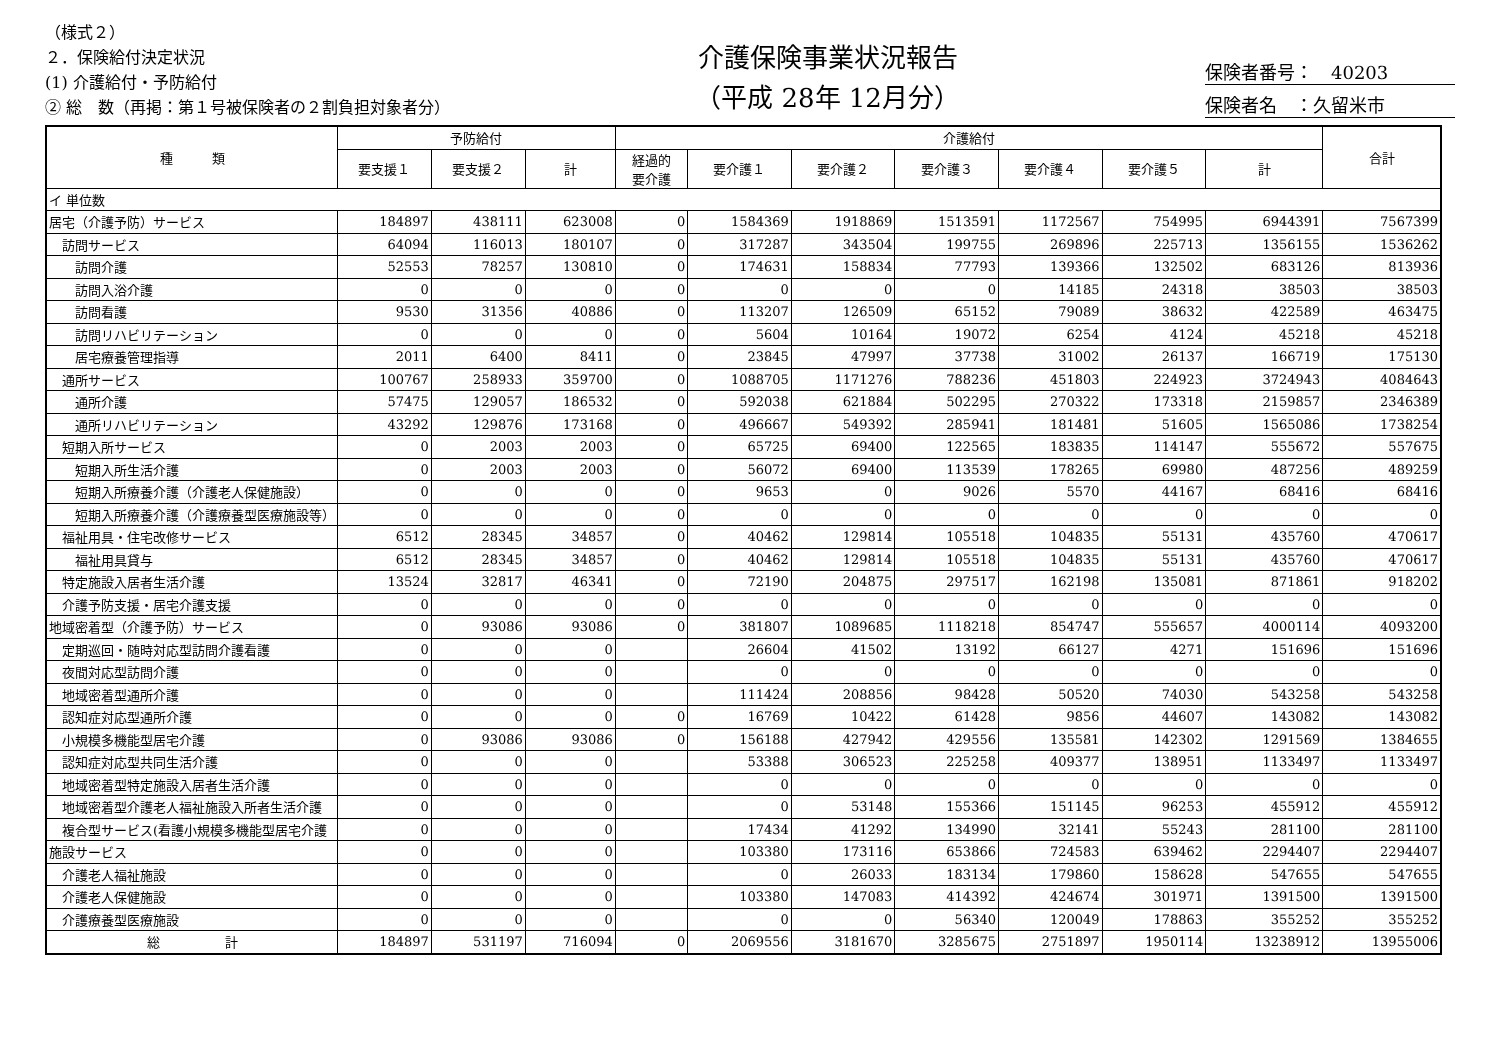（様式２）
２．保険給付決定状況
(1) 介護給付・予防給付
② 総　数（再掲：第１号被保険者の２割負担対象者分）
介護保険事業状況報告
（平成 28年 12月分）
保険者番号：　40203
保険者名　：久留米市
| 種 類 | 予防給付 | | | 介護給付 | | | | | | | 合計 |
| --- | --- | --- | --- | --- | --- | --- | --- | --- | --- | --- | --- |
| | 要支援１ | 要支援２ | 計 | 経過的 要介護 | 要介護１ | 要介護２ | 要介護３ | 要介護４ | 要介護５ | 計 | |
| イ 単位数 | | | | | | | | | | | |
| 居宅（介護予防）サービス | 184897 | 438111 | 623008 | 0 | 1584369 | 1918869 | 1513591 | 1172567 | 754995 | 6944391 | 7567399 |
| 訪問サービス | 64094 | 116013 | 180107 | 0 | 317287 | 343504 | 199755 | 269896 | 225713 | 1356155 | 1536262 |
| 訪問介護 | 52553 | 78257 | 130810 | 0 | 174631 | 158834 | 77793 | 139366 | 132502 | 683126 | 813936 |
| 訪問入浴介護 | 0 | 0 | 0 | 0 | 0 | 0 | 0 | 14185 | 24318 | 38503 | 38503 |
| 訪問看護 | 9530 | 31356 | 40886 | 0 | 113207 | 126509 | 65152 | 79089 | 38632 | 422589 | 463475 |
| 訪問リハビリテーション | 0 | 0 | 0 | 0 | 5604 | 10164 | 19072 | 6254 | 4124 | 45218 | 45218 |
| 居宅療養管理指導 | 2011 | 6400 | 8411 | 0 | 23845 | 47997 | 37738 | 31002 | 26137 | 166719 | 175130 |
| 通所サービス | 100767 | 258933 | 359700 | 0 | 1088705 | 1171276 | 788236 | 451803 | 224923 | 3724943 | 4084643 |
| 通所介護 | 57475 | 129057 | 186532 | 0 | 592038 | 621884 | 502295 | 270322 | 173318 | 2159857 | 2346389 |
| 通所リハビリテーション | 43292 | 129876 | 173168 | 0 | 496667 | 549392 | 285941 | 181481 | 51605 | 1565086 | 1738254 |
| 短期入所サービス | 0 | 2003 | 2003 | 0 | 65725 | 69400 | 122565 | 183835 | 114147 | 555672 | 557675 |
| 短期入所生活介護 | 0 | 2003 | 2003 | 0 | 56072 | 69400 | 113539 | 178265 | 69980 | 487256 | 489259 |
| 短期入所療養介護（介護老人保健施設） | 0 | 0 | 0 | 0 | 9653 | 0 | 9026 | 5570 | 44167 | 68416 | 68416 |
| 短期入所療養介護（介護療養型医療施設等） | 0 | 0 | 0 | 0 | 0 | 0 | 0 | 0 | 0 | 0 | 0 |
| 福祉用具・住宅改修サービス | 6512 | 28345 | 34857 | 0 | 40462 | 129814 | 105518 | 104835 | 55131 | 435760 | 470617 |
| 福祉用具貸与 | 6512 | 28345 | 34857 | 0 | 40462 | 129814 | 105518 | 104835 | 55131 | 435760 | 470617 |
| 特定施設入居者生活介護 | 13524 | 32817 | 46341 | 0 | 72190 | 204875 | 297517 | 162198 | 135081 | 871861 | 918202 |
| 介護予防支援・居宅介護支援 | 0 | 0 | 0 | 0 | 0 | 0 | 0 | 0 | 0 | 0 | 0 |
| 地域密着型（介護予防）サービス | 0 | 93086 | 93086 | 0 | 381807 | 1089685 | 1118218 | 854747 | 555657 | 4000114 | 4093200 |
| 定期巡回・随時対応型訪問介護看護 | 0 | 0 | 0 | | 26604 | 41502 | 13192 | 66127 | 4271 | 151696 | 151696 |
| 夜間対応型訪問介護 | 0 | 0 | 0 | | 0 | 0 | 0 | 0 | 0 | 0 | 0 |
| 地域密着型通所介護 | 0 | 0 | 0 | | 111424 | 208856 | 98428 | 50520 | 74030 | 543258 | 543258 |
| 認知症対応型通所介護 | 0 | 0 | 0 | 0 | 16769 | 10422 | 61428 | 9856 | 44607 | 143082 | 143082 |
| 小規模多機能型居宅介護 | 0 | 93086 | 93086 | 0 | 156188 | 427942 | 429556 | 135581 | 142302 | 1291569 | 1384655 |
| 認知症対応型共同生活介護 | 0 | 0 | 0 | | 53388 | 306523 | 225258 | 409377 | 138951 | 1133497 | 1133497 |
| 地域密着型特定施設入居者生活介護 | 0 | 0 | 0 | | 0 | 0 | 0 | 0 | 0 | 0 | 0 |
| 地域密着型介護老人福祉施設入所者生活介護 | 0 | 0 | 0 | | 0 | 53148 | 155366 | 151145 | 96253 | 455912 | 455912 |
| 複合型サービス(看護小規模多機能型居宅介護 | 0 | 0 | 0 | | 17434 | 41292 | 134990 | 32141 | 55243 | 281100 | 281100 |
| 施設サービス | 0 | 0 | 0 | | 103380 | 173116 | 653866 | 724583 | 639462 | 2294407 | 2294407 |
| 介護老人福祉施設 | 0 | 0 | 0 | | 0 | 26033 | 183134 | 179860 | 158628 | 547655 | 547655 |
| 介護老人保健施設 | 0 | 0 | 0 | | 103380 | 147083 | 414392 | 424674 | 301971 | 1391500 | 1391500 |
| 介護療養型医療施設 | 0 | 0 | 0 | | 0 | 0 | 56340 | 120049 | 178863 | 355252 | 355252 |
| 総 計 | 184897 | 531197 | 716094 | 0 | 2069556 | 3181670 | 3285675 | 2751897 | 1950114 | 13238912 | 13955006 |